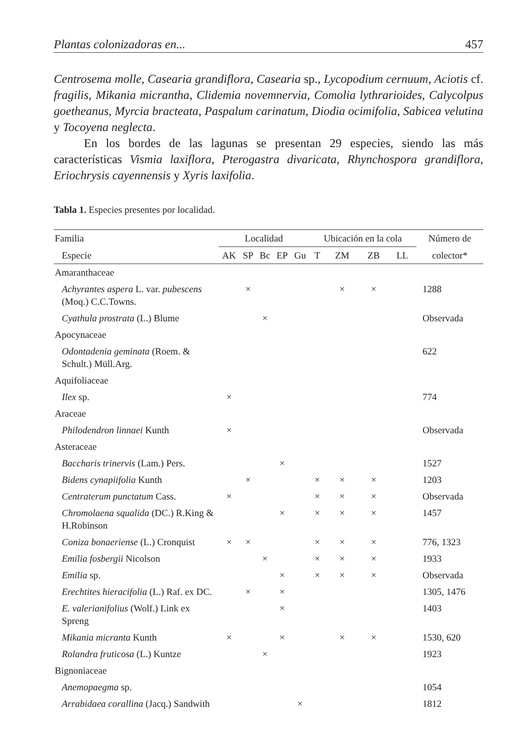Plantas colonizadoras en... 457
Centrosema molle, Casearia grandiflora, Casearia sp., Lycopodium cernuum, Aciotis cf. fragilis, Mikania micrantha, Clidemia novemnervia, Comolia lythrarioides, Calycolpus goetheanus, Myrcia bracteata, Paspalum carinatum, Diodia ocimifolia, Sabicea velutina y Tocoyena neglecta.
En los bordes de las lagunas se presentan 29 especies, siendo las más características Vismia laxiflora, Pterogastra divaricata, Rhynchospora grandiflora, Eriochrysis cayennensis y Xyris laxifolia.
Tabla 1. Especies presentes por localidad.
| Familia | Localidad | | | | | Ubicación en la cola | | | | Número de |
| --- | --- | --- | --- | --- | --- | --- | --- | --- | --- | --- |
| Especie | AK | SP | Bc | EP | Gu | T | ZM | ZB | LL | colector* |
| Amaranthaceae | | | | | | | | | | |
| Achyrantes aspera L. var. pubescens (Moq.) C.C.Towns. | | × | | | | | × | × | | 1288 |
| Cyathula prostrata (L.) Blume | | | × | | | | | | | Observada |
| Apocynaceae | | | | | | | | | | |
| Odontadenia geminata (Roem. & Schult.) Müll.Arg. | | | | | | | | | | 622 |
| Aquifoliaceae | | | | | | | | | | |
| Ilex sp. | × | | | | | | | | | 774 |
| Araceae | | | | | | | | | | |
| Philodendron linnaei Kunth | × | | | | | | | | | Observada |
| Asteraceae | | | | | | | | | | |
| Baccharis trinervis (Lam.) Pers. | | | | × | | | | | | 1527 |
| Bidens cynapiifolia Kunth | | × | | | | × | × | × | | 1203 |
| Centraterum punctatum Cass. | × | | | | | × | × | × | | Observada |
| Chromolaena squalida (DC.) R.King & H.Robinson | | | | × | | × | × | × | | 1457 |
| Coniza bonaeriense (L.) Cronquist | × | × | | | | × | × | × | | 776, 1323 |
| Emilia fosbergii Nicolson | | | × | | | × | × | × | | 1933 |
| Emilia sp. | | | | × | | × | × | × | | Observada |
| Erechtites hieracifolia (L.) Raf. ex DC. | | × | | × | | | | | | 1305, 1476 |
| E. valerianifolius (Wolf.) Link ex Spreng | | | | × | | | | | | 1403 |
| Mikania micranta Kunth | × | | | × | | | × | × | | 1530, 620 |
| Rolandra fruticosa (L.) Kuntze | | | × | | | | | | | 1923 |
| Bignoniaceae | | | | | | | | | | |
| Anemopaegma sp. | | | | | | | | | | 1054 |
| Arrabidaea corallina (Jacq.) Sandwith | | | | | × | | | | | 1812 |